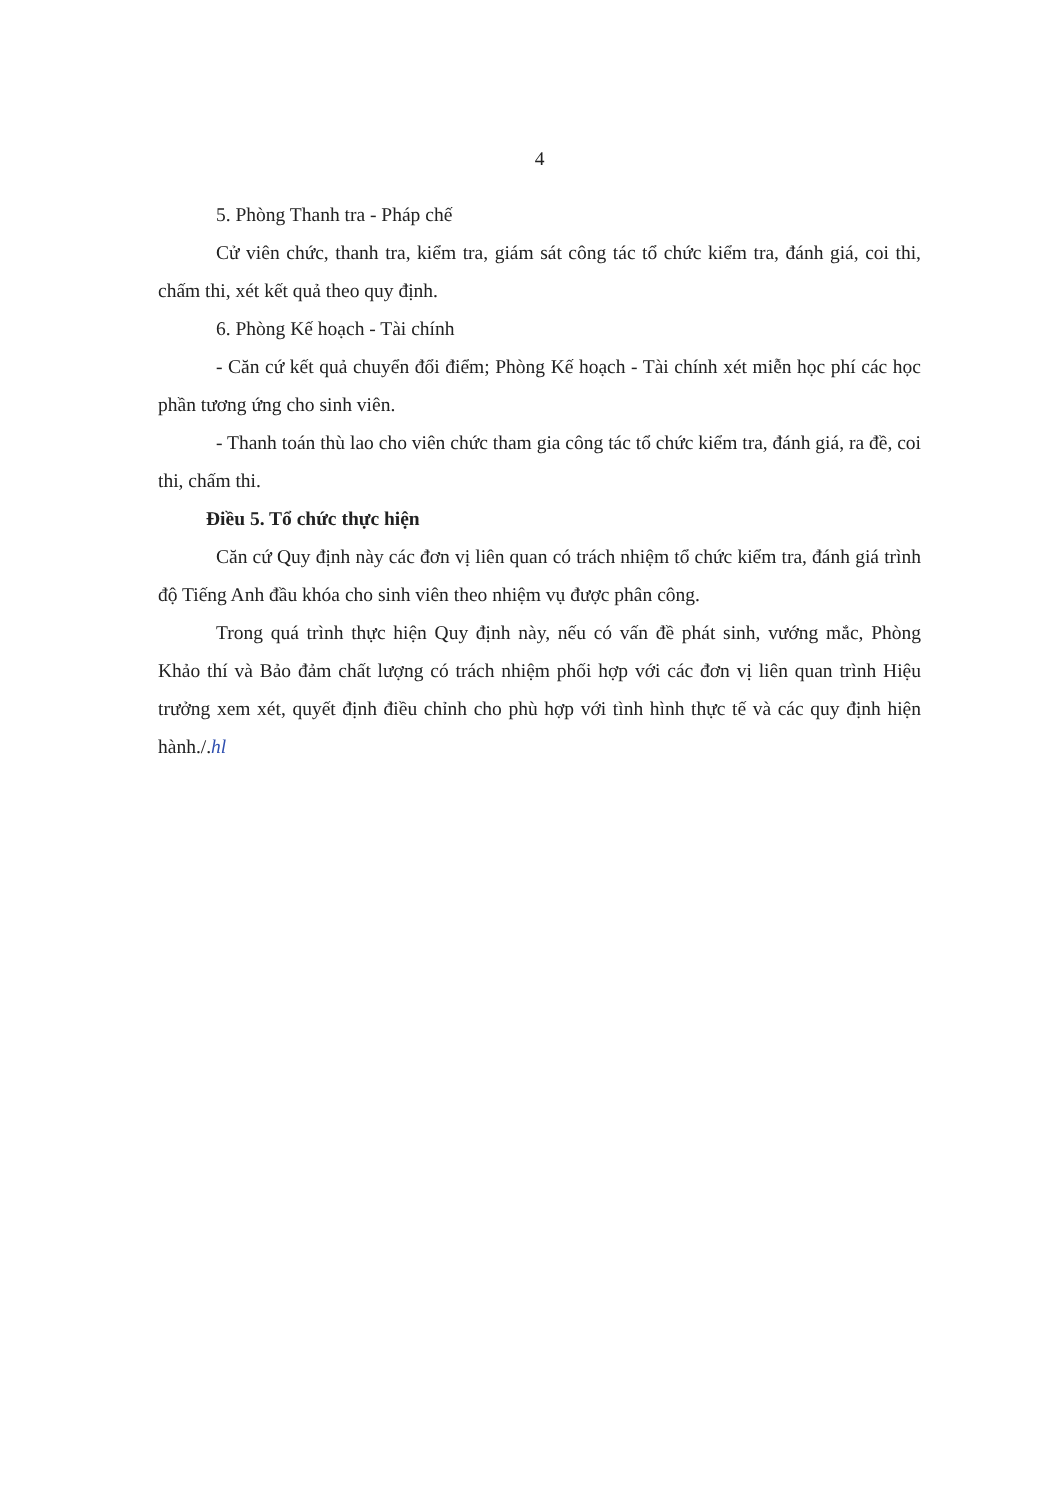4
5. Phòng Thanh tra - Pháp chế
Cử viên chức, thanh tra, kiểm tra, giám sát công tác tổ chức kiểm tra, đánh giá, coi thi, chấm thi, xét kết quả theo quy định.
6. Phòng Kế hoạch - Tài chính
- Căn cứ kết quả chuyển đổi điểm; Phòng Kế hoạch - Tài chính xét miễn học phí các học phần tương ứng cho sinh viên.
- Thanh toán thù lao cho viên chức tham gia công tác tổ chức kiểm tra, đánh giá, ra đề, coi thi, chấm thi.
Điều 5. Tổ chức thực hiện
Căn cứ Quy định này các đơn vị liên quan có trách nhiệm tổ chức kiểm tra, đánh giá trình độ Tiếng Anh đầu khóa cho sinh viên theo nhiệm vụ được phân công.
Trong quá trình thực hiện Quy định này, nếu có vấn đề phát sinh, vướng mắc, Phòng Khảo thí và Bảo đảm chất lượng có trách nhiệm phối hợp với các đơn vị liên quan trình Hiệu trưởng xem xét, quyết định điều chỉnh cho phù hợp với tình hình thực tế và các quy định hiện hành./.hl